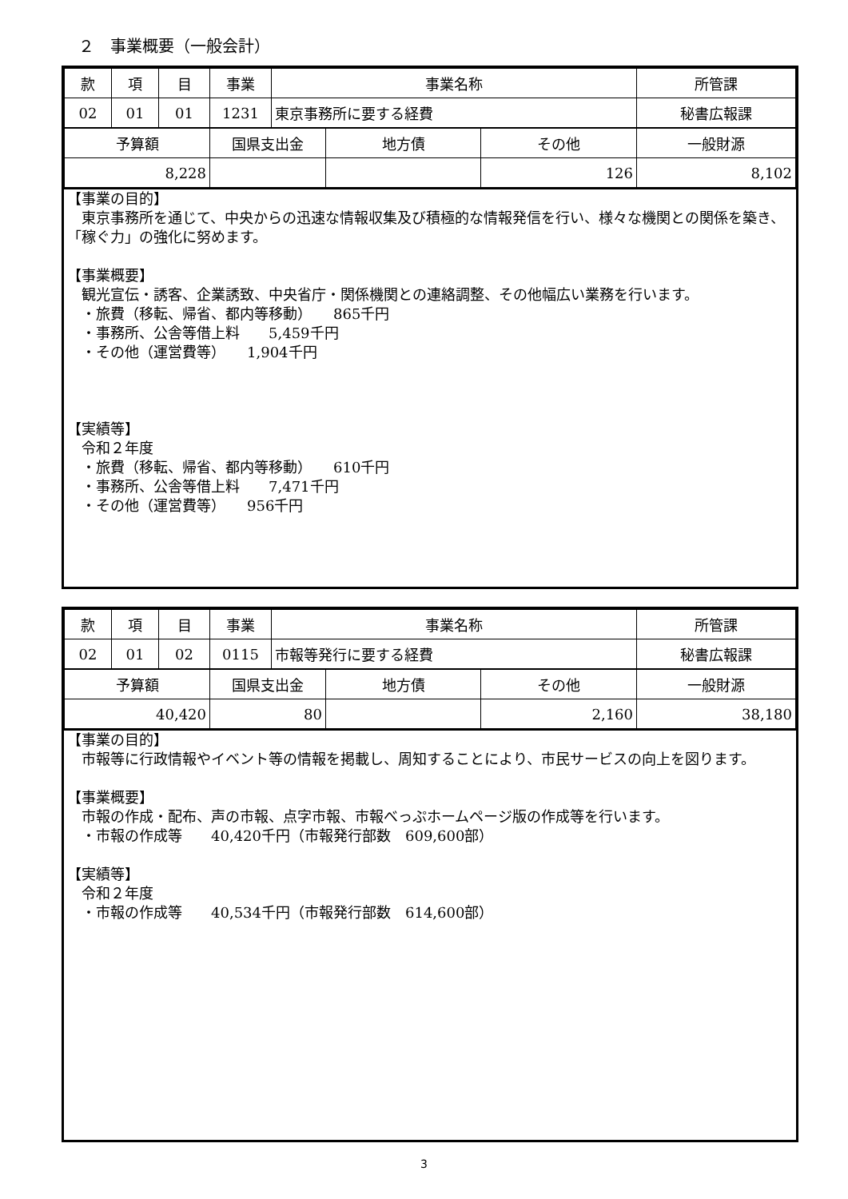２　事業概要（一般会計）
| 款 | 項 | 目 | 事業 | 事業名称 | | | 所管課 |
| 02 | 01 | 01 | 1231 | 東京事務所に要する経費 | | | 秘書広報課 |
| 予算額 | | | 国県支出金 | | 地方債 | その他 | 一般財源 |
| 8,228 | | | | | | 126 | 8,102 |
【事業の目的】
　東京事務所を通じて、中央からの迅速な情報収集及び積極的な情報発信を行い、様々な機関との関係を築き、「稼ぐ力」の強化に努めます。
【事業概要】
　観光宣伝・誘客、企業誘致、中央省庁・関係機関との連絡調整、その他幅広い業務を行います。
　・旅費（移転、帰省、都内等移動）　　865千円
　・事務所、公舎等借上料　　5,459千円
　・その他（運営費等）　　1,904千円
【実績等】
　令和２年度
　・旅費（移転、帰省、都内等移動）　　610千円
　・事務所、公舎等借上料　　7,471千円
　・その他（運営費等）　　956千円
| 款 | 項 | 目 | 事業 | 事業名称 | | | 所管課 |
| 02 | 01 | 02 | 0115 | 市報等発行に要する経費 | | | 秘書広報課 |
| 予算額 | | | 国県支出金 | | 地方債 | その他 | 一般財源 |
| 40,420 | | | 80 | | | 2,160 | 38,180 |
【事業の目的】
　市報等に行政情報やイベント等の情報を掲載し、周知することにより、市民サービスの向上を図ります。
【事業概要】
　市報の作成・配布、声の市報、点字市報、市報べっぷホームページ版の作成等を行います。
　・市報の作成等　　40,420千円（市報発行部数　609,600部）
【実績等】
　令和２年度
　・市報の作成等　　40,534千円（市報発行部数　614,600部）
3